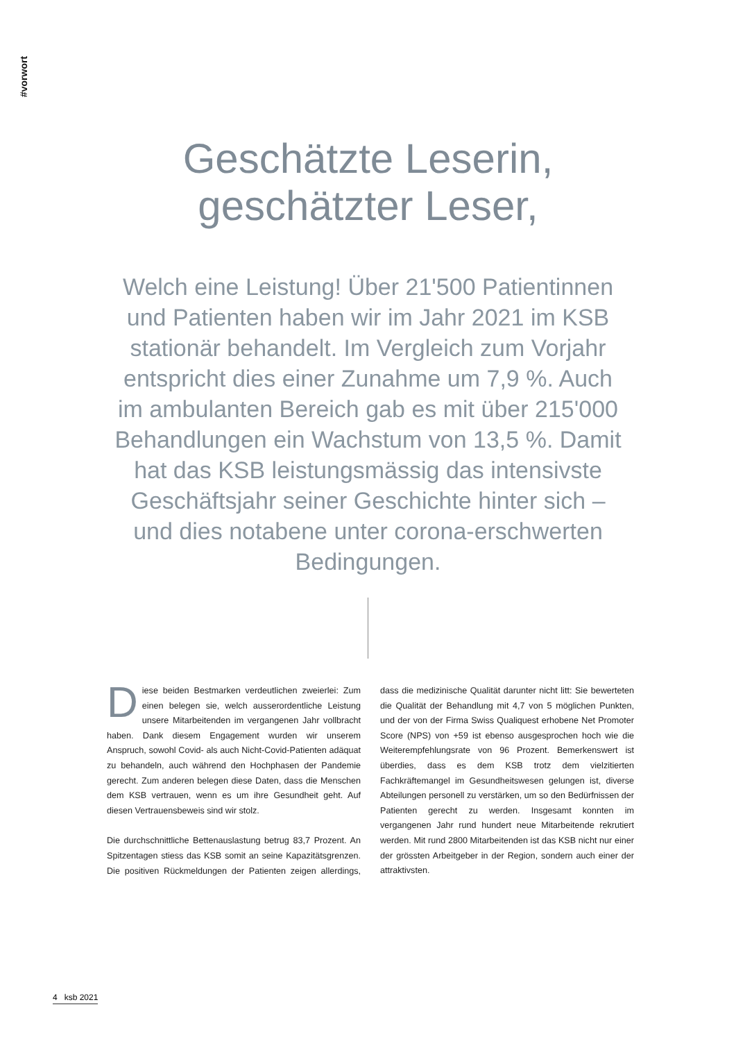#vorwort
Geschätzte Leserin,
geschätzter Leser,
Welch eine Leistung! Über 21'500 Patientinnen und Patienten haben wir im Jahr 2021 im KSB stationär behandelt. Im Vergleich zum Vorjahr entspricht dies einer Zunahme um 7,9 %. Auch im ambulanten Bereich gab es mit über 215'000 Behandlungen ein Wachstum von 13,5 %. Damit hat das KSB leistungsmässig das intensivste Geschäftsjahr seiner Geschichte hinter sich – und dies notabene unter corona-erschwerten Bedingungen.
Diese beiden Bestmarken verdeutlichen zweierlei: Zum einen belegen sie, welch ausserordentliche Leistung unsere Mitarbeitenden im vergangenen Jahr vollbracht haben. Dank diesem Engagement wurden wir unserem Anspruch, sowohl Covid- als auch Nicht-Covid-Patienten adäquat zu behandeln, auch während den Hochphasen der Pandemie gerecht. Zum anderen belegen diese Daten, dass die Menschen dem KSB vertrauen, wenn es um ihre Gesundheit geht. Auf diesen Vertrauensbeweis sind wir stolz.
Die durchschnittliche Bettenauslastung betrug 83,7 Prozent. An Spitzentagen stiess das KSB somit an seine Kapazitätsgrenzen. Die positiven Rückmeldungen der Patienten zeigen allerdings, dass die medizinische Qualität darunter nicht litt: Sie bewerteten die Qualität der Behandlung mit 4,7 von 5 möglichen Punkten, und der von der Firma Swiss Qualiquest erhobene Net Promoter Score (NPS) von +59 ist ebenso ausgesprochen hoch wie die Weiterempfehlungsrate von 96 Prozent. Bemerkenswert ist überdies, dass es dem KSB trotz dem vielzitierten Fachkräftemangel im Gesundheitswesen gelungen ist, diverse Abteilungen personell zu verstärken, um so den Bedürfnissen der Patienten gerecht zu werden. Insgesamt konnten im vergangenen Jahr rund hundert neue Mitarbeitende rekrutiert werden. Mit rund 2800 Mitarbeitenden ist das KSB nicht nur einer der grössten Arbeitgeber in der Region, sondern auch einer der attraktivsten.
4 ksb 2021